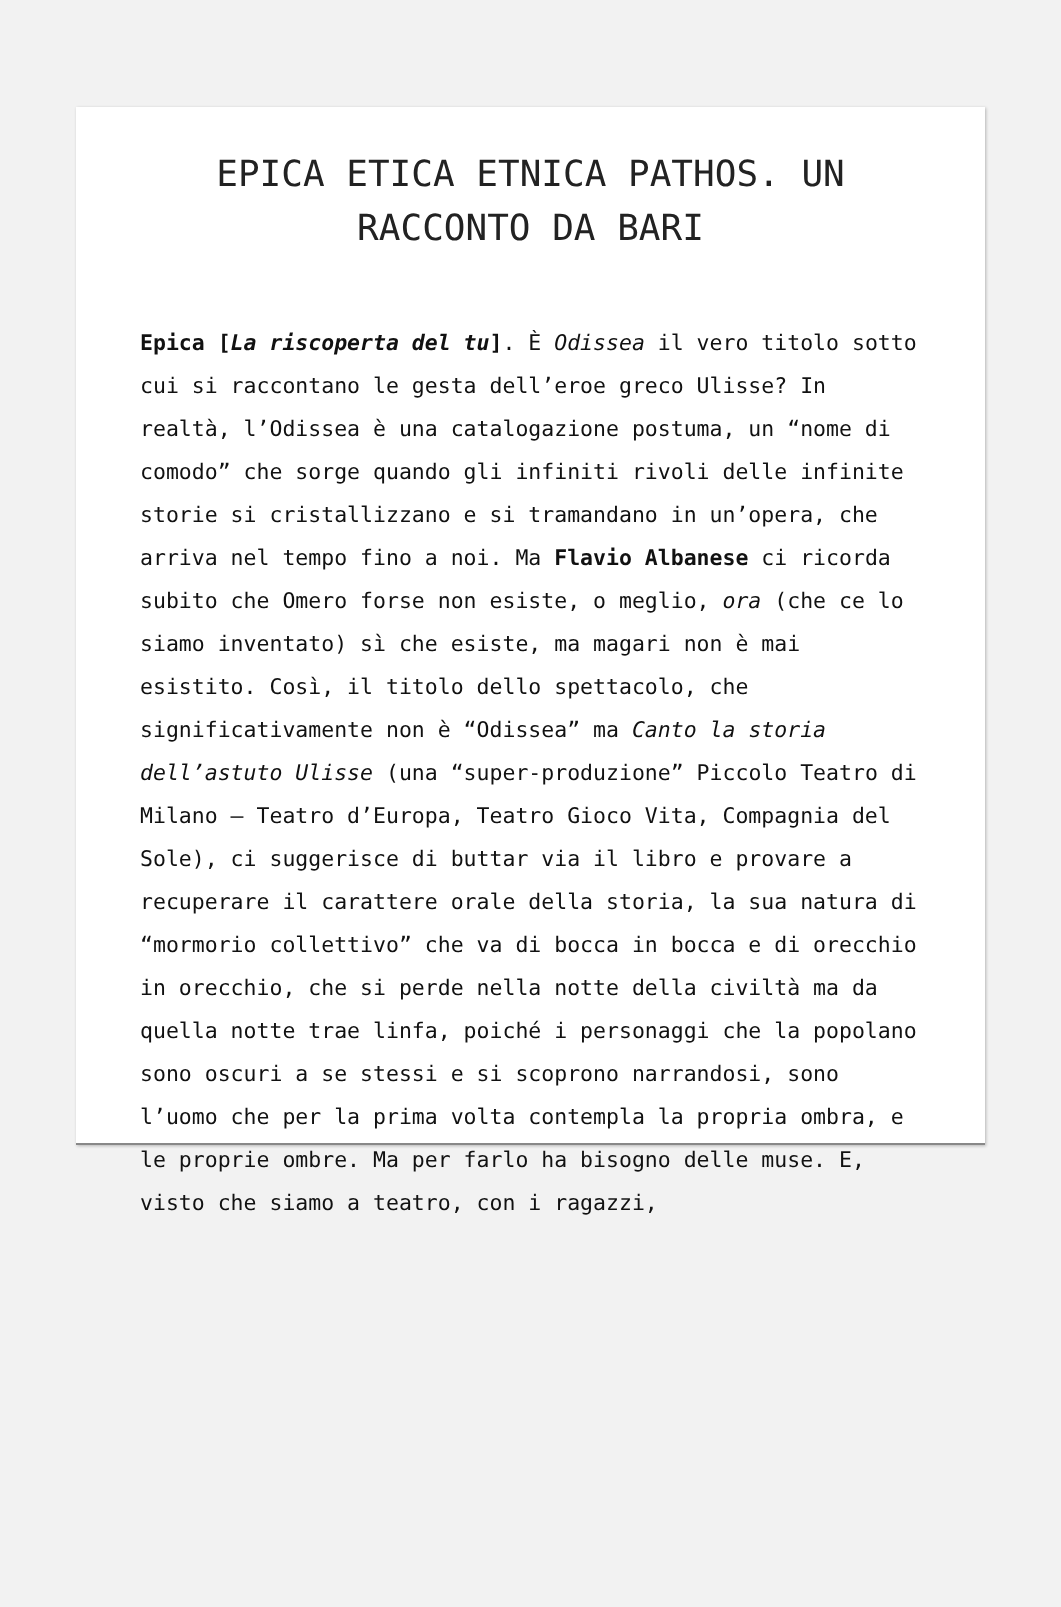EPICA ETICA ETNICA PATHOS. UN RACCONTO DA BARI
Epica [La riscoperta del tu]. È Odissea il vero titolo sotto cui si raccontano le gesta dell’eroe greco Ulisse? In realtà, l’Odissea è una catalogazione postuma, un “nome di comodo” che sorge quando gli infiniti rivoli delle infinite storie si cristallizzano e si tramandano in un’opera, che arriva nel tempo fino a noi. Ma Flavio Albanese ci ricorda subito che Omero forse non esiste, o meglio, ora (che ce lo siamo inventato) sì che esiste, ma magari non è mai esistito. Così, il titolo dello spettacolo, che significativamente non è “Odissea” ma Canto la storia dell’astuto Ulisse (una “super-produzione” Piccolo Teatro di Milano – Teatro d’Europa, Teatro Gioco Vita, Compagnia del Sole), ci suggerisce di buttar via il libro e provare a recuperare il carattere orale della storia, la sua natura di “mormorio collettivo” che va di bocca in bocca e di orecchio in orecchio, che si perde nella notte della civiltà ma da quella notte trae linfa, poiché i personaggi che la popolano sono oscuri a se stessi e si scoprono narrandosi, sono l’uomo che per la prima volta contempla la propria ombra, e le proprie ombre. Ma per farlo ha bisogno delle muse. E, visto che siamo a teatro, con i ragazzi,